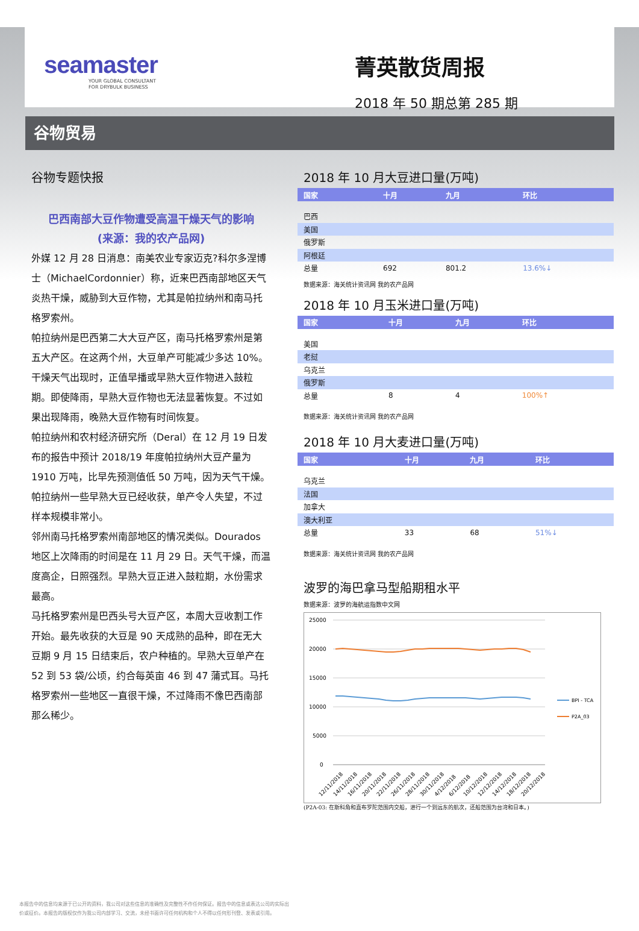seamaster
YOUR GLOBAL CONSULTANT
FOR DRYBULK BUSINESS
菁英散货周报
2018 年 50 期总第 285 期
谷物贸易
谷物专题快报
巴西南部大豆作物遭受高温干燥天气的影响
(来源：我的农产品网)
外媒 12 月 28 日消息：南美农业专家迈克?科尔多涅博士（MichaelCordonnier）称，近来巴西南部地区天气炎热干燥，威胁到大豆作物，尤其是帕拉纳州和南马托格罗索州。
帕拉纳州是巴西第二大大豆产区，南马托格罗索州是第五大产区。在这两个州，大豆单产可能减少多达 10%。干燥天气出现时，正值早播或早熟大豆作物进入鼓粒期。即使降雨，早熟大豆作物也无法显著恢复。不过如果出现降雨，晚熟大豆作物有时间恢复。
帕拉纳州和农村经济研究所（Deral）在 12 月 19 日发布的报告中预计 2018/19 年度帕拉纳州大豆产量为 1910 万吨，比早先预测值低 50 万吨，因为天气干燥。帕拉纳州一些早熟大豆已经收获，单产令人失望，不过样本规模非常小。
邻州南马托格罗索州南部地区的情况类似。Dourados 地区上次降雨的时间是在 11 月 29 日。天气干燥，而温度高企，日照强烈。早熟大豆正进入鼓粒期，水份需求最高。
马托格罗索州是巴西头号大豆产区，本周大豆收割工作开始。最先收获的大豆是 90 天成熟的品种，即在无大豆期 9 月 15 日结束后，农户种植的。早熟大豆单产在 52 到 53 袋/公顷，约合每英亩 46 到 47 蒲式耳。马托格罗索州一些地区一直很干燥，不过降雨不像巴西南部那么稀少。
2018 年 10 月大豆进口量(万吨)
| 国家 | 十月 | 九月 | 环比 |
| --- | --- | --- | --- |
| 巴西 | | | |
| 美国 | | | |
| 俄罗斯 | | | |
| 阿根廷 | | | |
| 总量 | 692 | 801.2 | 13.6%↓ |
数据来源：海关统计资讯网 我的农产品网
2018 年 10 月玉米进口量(万吨)
| 国家 | 十月 | 九月 | 环比 |
| --- | --- | --- | --- |
| 美国 | | | |
| 老挝 | | | |
| 乌克兰 | | | |
| 俄罗斯 | | | |
| 总量 | 8 | 4 | 100%↑ |
数据来源：海关统计资讯网 我的农产品网
2018 年 10 月大麦进口量(万吨)
| 国家 | 十月 | 九月 | 环比 |
| --- | --- | --- | --- |
| 乌克兰 | | | |
| 法国 | | | |
| 加拿大 | | | |
| 澳大利亚 | | | |
| 总量 | 33 | 68 | 51%↓ |
数据来源：海关统计资讯网 我的农产品网
波罗的海巴拿马型船期租水平
数据来源：波罗的海航运指数中文网
25000
20000
15000
10000
5000
0
BPI - TCA
P2A_03
12/11/2018
14/11/2018
16/11/2018
20/11/2018
22/11/2018
26/11/2018
28/11/2018
30/11/2018
4/12/2018
6/12/2018
10/12/2018
12/12/2018
14/12/2018
18/12/2018
20/12/2018
(P2A-03: 在斯科角和直布罗陀范围内交船，进行一个到远东的航次，还船范围为台湾和日本。)
本报告中的信息均来源于已公开的资料，我公司对这些信息的准确性及完整性不作任何保证。报告中的信息或表达公司的实际出价或征价。本报告的版权仅作为我公司内部学习、交流，未经书面许可任何机构和个人不得以任何形刊登、发表或引用。